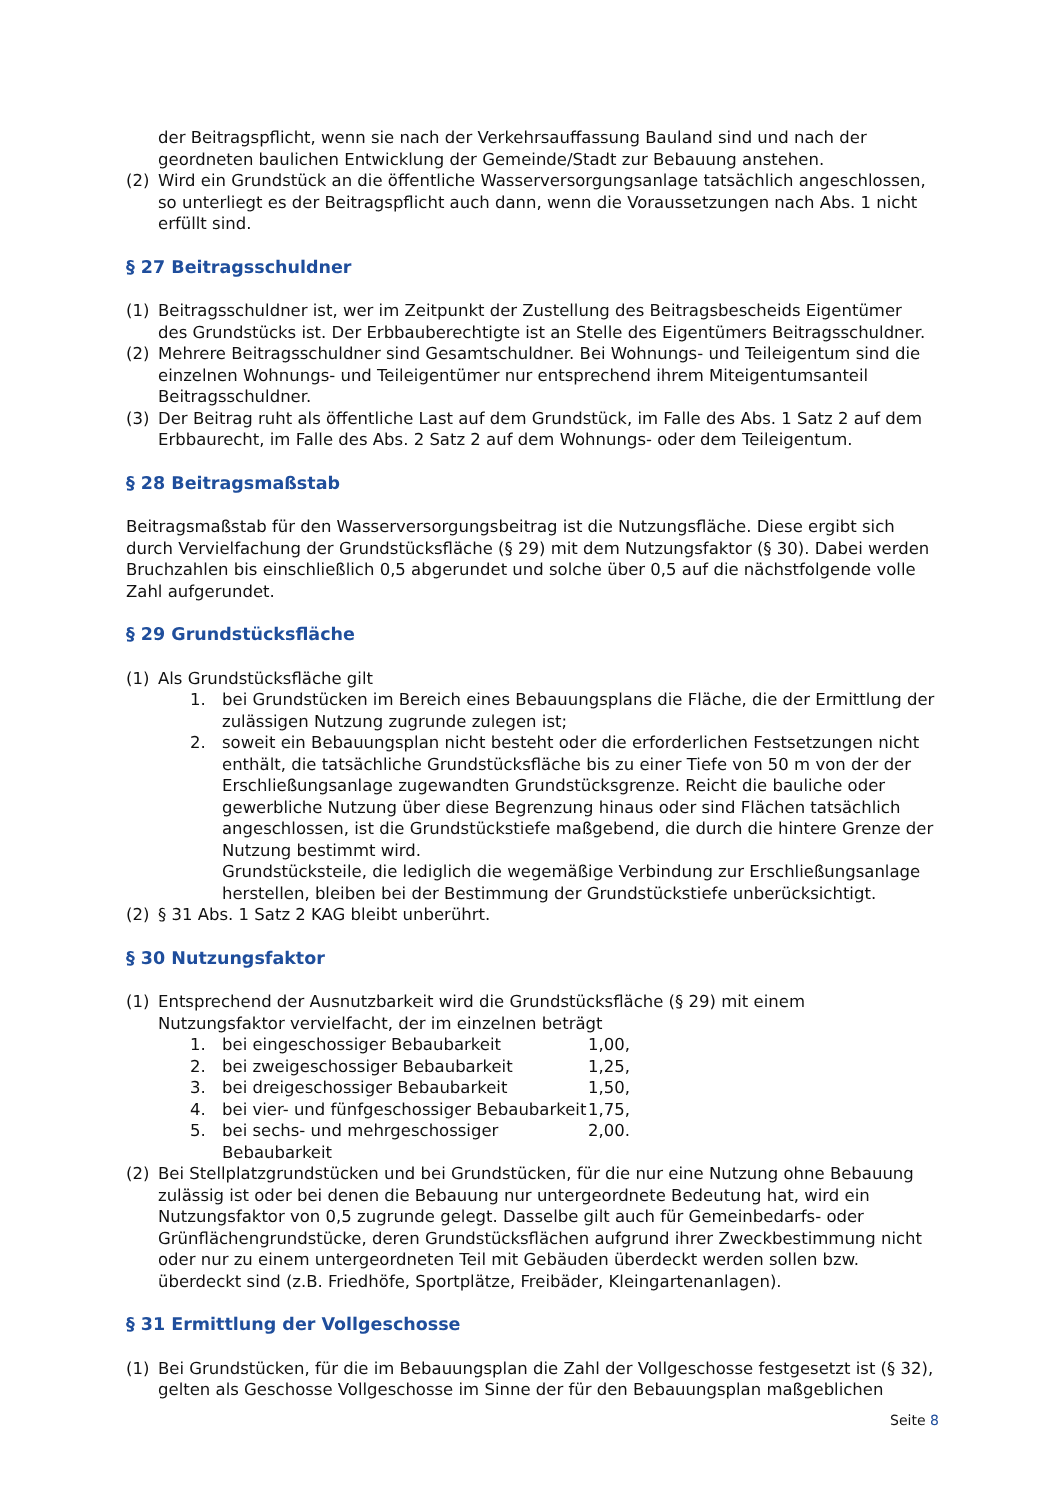der Beitragspflicht, wenn sie nach der Verkehrsauffassung Bauland sind und nach der geordneten baulichen Entwicklung der Gemeinde/Stadt zur Bebauung anstehen.
(2) Wird ein Grundstück an die öffentliche Wasserversorgungsanlage tatsächlich angeschlossen, so unterliegt es der Beitragspflicht auch dann, wenn die Voraussetzungen nach Abs. 1 nicht erfüllt sind.
§ 27 Beitragsschuldner
(1) Beitragsschuldner ist, wer im Zeitpunkt der Zustellung des Beitragsbescheids Eigentümer des Grundstücks ist. Der Erbbauberechtigte ist an Stelle des Eigentümers Beitragsschuldner.
(2) Mehrere Beitragsschuldner sind Gesamtschuldner. Bei Wohnungs- und Teileigentum sind die einzelnen Wohnungs- und Teileigentümer nur entsprechend ihrem Miteigentumsanteil Beitragsschuldner.
(3) Der Beitrag ruht als öffentliche Last auf dem Grundstück, im Falle des Abs. 1 Satz 2 auf dem Erbbaurecht, im Falle des Abs. 2 Satz 2 auf dem Wohnungs- oder dem Teileigentum.
§ 28 Beitragsmaßstab
Beitragsmaßstab für den Wasserversorgungsbeitrag ist die Nutzungsfläche. Diese ergibt sich durch Vervielfachung der Grundstücksfläche (§ 29) mit dem Nutzungsfaktor (§ 30). Dabei werden Bruchzahlen bis einschließlich 0,5 abgerundet und solche über 0,5 auf die nächstfolgende volle Zahl aufgerundet.
§ 29 Grundstücksfläche
(1) Als Grundstücksfläche gilt
1. bei Grundstücken im Bereich eines Bebauungsplans die Fläche, die der Ermittlung der zulässigen Nutzung zugrunde zulegen ist;
2. soweit ein Bebauungsplan nicht besteht oder die erforderlichen Festsetzungen nicht enthält, die tatsächliche Grundstücksfläche bis zu einer Tiefe von 50 m von der der Erschließungsanlage zugewandten Grundstücksgrenze. Reicht die bauliche oder gewerbliche Nutzung über diese Begrenzung hinaus oder sind Flächen tatsächlich angeschlossen, ist die Grundstückstiefe maßgebend, die durch die hintere Grenze der Nutzung bestimmt wird.
Grundstücksteile, die lediglich die wegemäßige Verbindung zur Erschließungsanlage herstellen, bleiben bei der Bestimmung der Grundstückstiefe unberücksichtigt.
(2) § 31 Abs. 1 Satz 2 KAG bleibt unberührt.
§ 30 Nutzungsfaktor
(1) Entsprechend der Ausnutzbarkeit wird die Grundstücksfläche (§ 29) mit einem Nutzungsfaktor vervielfacht, der im einzelnen beträgt
1. bei eingeschossiger Bebaubarkeit 1,00,
2. bei zweigeschossiger Bebaubarkeit 1,25,
3. bei dreigeschossiger Bebaubarkeit 1,50,
4. bei vier- und fünfgeschossiger Bebaubarkeit 1,75,
5. bei sechs- und mehrgeschossiger Bebaubarkeit 2,00.
(2) Bei Stellplatzgrundstücken und bei Grundstücken, für die nur eine Nutzung ohne Bebauung zulässig ist oder bei denen die Bebauung nur untergeordnete Bedeutung hat, wird ein Nutzungsfaktor von 0,5 zugrunde gelegt. Dasselbe gilt auch für Gemeinbedarfs- oder Grünflächengrundstücke, deren Grundstücksflächen aufgrund ihrer Zweckbestimmung nicht oder nur zu einem untergeordneten Teil mit Gebäuden überdeckt werden sollen bzw. überdeckt sind (z.B. Friedhöfe, Sportplätze, Freibäder, Kleingartenanlagen).
§ 31 Ermittlung der Vollgeschosse
(1) Bei Grundstücken, für die im Bebauungsplan die Zahl der Vollgeschosse festgesetzt ist (§ 32), gelten als Geschosse Vollgeschosse im Sinne der für den Bebauungsplan maßgeblichen
Seite 8